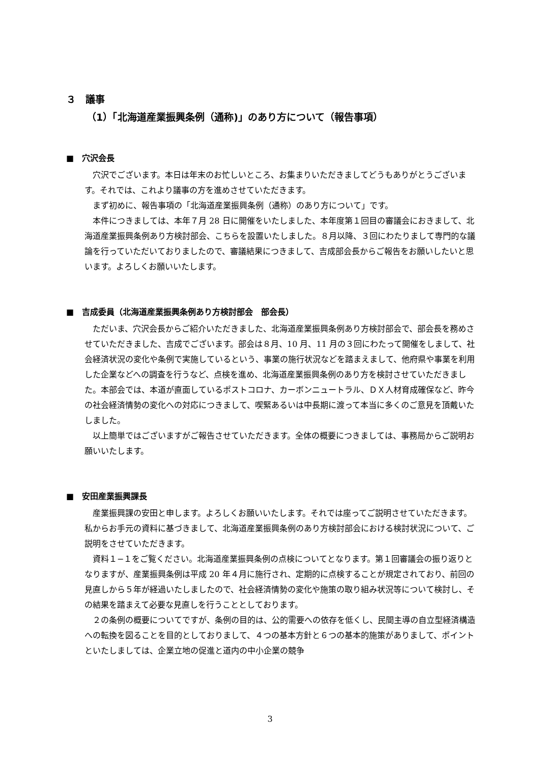３　議事
（1）「北海道産業振興条例（通称)」のあり方について（報告事項）
■　穴沢会長
穴沢でございます。本日は年末のお忙しいところ、お集まりいただきましてどうもありがとうございます。それでは、これより議事の方を進めさせていただきます。
まず初めに、報告事項の「北海道産業振興条例（通称）のあり方について」です。
本件につきましては、本年７月 28 日に開催をいたしました、本年度第１回目の審議会におきまして、北海道産業振興条例あり方検討部会、こちらを設置いたしました。８月以降、３回にわたりまして専門的な議論を行っていただいておりましたので、審議結果につきまして、吉成部会長からご報告をお願いしたいと思います。よろしくお願いいたします。
■　吉成委員（北海道産業振興条例あり方検討部会　部会長）
ただいま、穴沢会長からご紹介いただきました、北海道産業振興条例あり方検討部会で、部会長を務めさせていただきました、吉成でございます。部会は８月、10 月、11 月の３回にわたって開催をしまして、社会経済状況の変化や条例で実施しているという、事業の施行状況などを踏まえまして、他府県や事業を利用した企業などへの調査を行うなど、点検を進め、北海道産業振興条例のあり方を検討させていただきました。本部会では、本道が直面しているポストコロナ、カーボンニュートラル、ＤＸ人材育成確保など、昨今の社会経済情勢の変化への対応につきまして、喫緊あるいは中長期に渡って本当に多くのご意見を頂戴いたしました。
以上簡単ではございますがご報告させていただきます。全体の概要につきましては、事務局からご説明お願いいたします。
■　安田産業振興課長
産業振興課の安田と申します。よろしくお願いいたします。それでは座ってご説明させていただきます。私からお手元の資料に基づきまして、北海道産業振興条例のあり方検討部会における検討状況について、ご説明をさせていただきます。
資料１−１をご覧ください。北海道産業振興条例の点検についてとなります。第１回審議会の振り返りとなりますが、産業振興条例は平成 20 年４月に施行され、定期的に点検することが規定されており、前回の見直しから５年が経過いたしましたので、社会経済情勢の変化や施策の取り組み状況等について検討し、その結果を踏まえて必要な見直しを行うこととしております。
２の条例の概要についてですが、条例の目的は、公的需要への依存を低くし、民間主導の自立型経済構造への転換を図ることを目的としておりまして、４つの基本方針と６つの基本的施策がありまして、ポイントといたしましては、企業立地の促進と道内の中小企業の競争
3